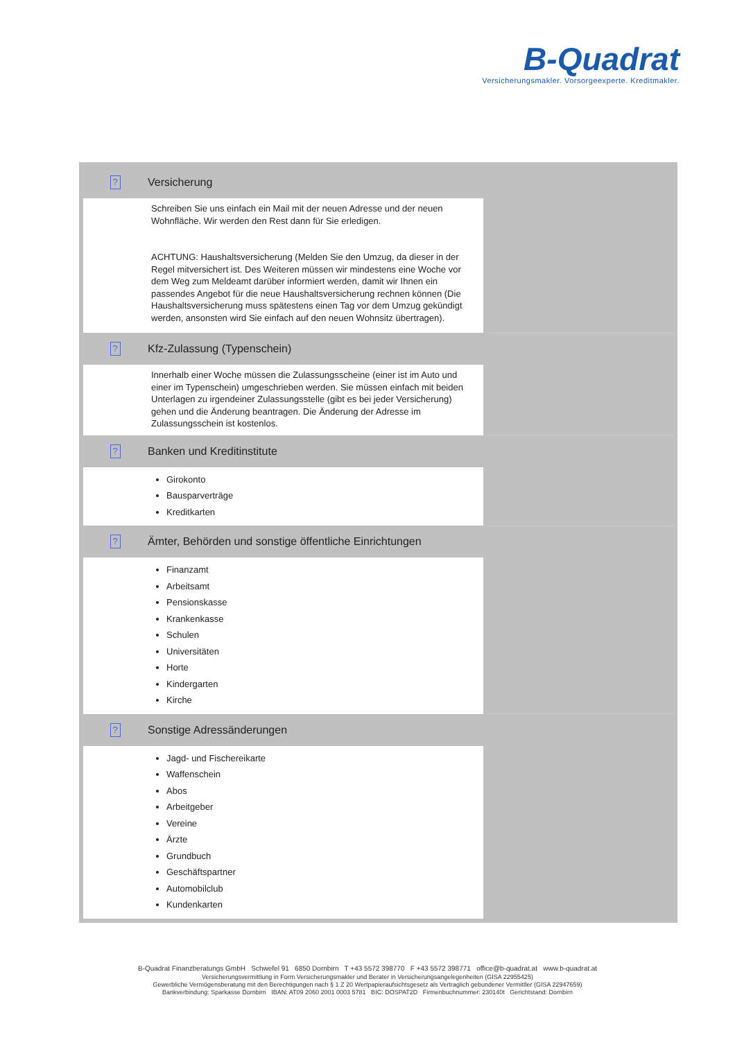B-Quadrat
Versicherungsmakler. Vorsorgeexperte. Kreditmakler.
| ? | Versicherung | |
| | Schreiben Sie uns einfach ein Mail mit der neuen Adresse und der neuen Wohnfläche. Wir werden den Rest dann für Sie erledigen. ACHTUNG: Haushaltsversicherung (Melden Sie den Umzug, da dieser in der Regel mitversichert ist. Des Weiteren müssen wir mindestens eine Woche vor dem Weg zum Meldeamt darüber informiert werden, damit wir Ihnen ein passendes Angebot für die neue Haushaltsversicherung rechnen können (Die Haushaltsversicherung muss spätestens einen Tag vor dem Umzug gekündigt werden, ansonsten wird Sie einfach auf den neuen Wohnsitz übertragen). | |
| ? | Kfz-Zulassung (Typenschein) | |
| | Innerhalb einer Woche müssen die Zulassungsscheine (einer ist im Auto und einer im Typenschein) umgeschrieben werden. Sie müssen einfach mit beiden Unterlagen zu irgendeiner Zulassungsstelle (gibt es bei jeder Versicherung) gehen und die Änderung beantragen. Die Änderung der Adresse im Zulassungsschein ist kostenlos. | |
| ? | Banken und Kreditinstitute | |
| | Girokonto Bausparverträge Kreditkarten | |
| ? | Ämter, Behörden und sonstige öffentliche Einrichtungen | |
| | Finanzamt Arbeitsamt Pensionskasse Krankenkasse Schulen Universitäten Horte Kindergarten Kirche | |
| ? | Sonstige Adressänderungen | |
| | Jagd- und Fischereikarte Waffenschein Abos Arbeitgeber Vereine Ärzte Grundbuch Geschäftspartner Automobilclub Kundenkarten | |
B-Quadrat Finanzberatungs GmbH Schwefel 91 6850 Dornbirn T +43 5572 398770 F +43 5572 398771 office@b-quadrat.at www.b-quadrat.at
Versicherungsvermittlung in Form Versicherungsmakler und Berater in Versicherungsangelegenheiten (GISA 22955425)
Gewerbliche Vermögensberatung mit den Berechtigungen nach § 1 Z 20 Wertpapieraufsichtsgesetz als Vertraglich gebundener Vermittler (GISA 22947659)
Bankverbindung: Sparkasse Dornbirn IBAN: AT09 2060 2001 0003 5781 BIC: DOSPAT2D Firmenbuchnummer: 230140t Gerichtstand: Dornbirn